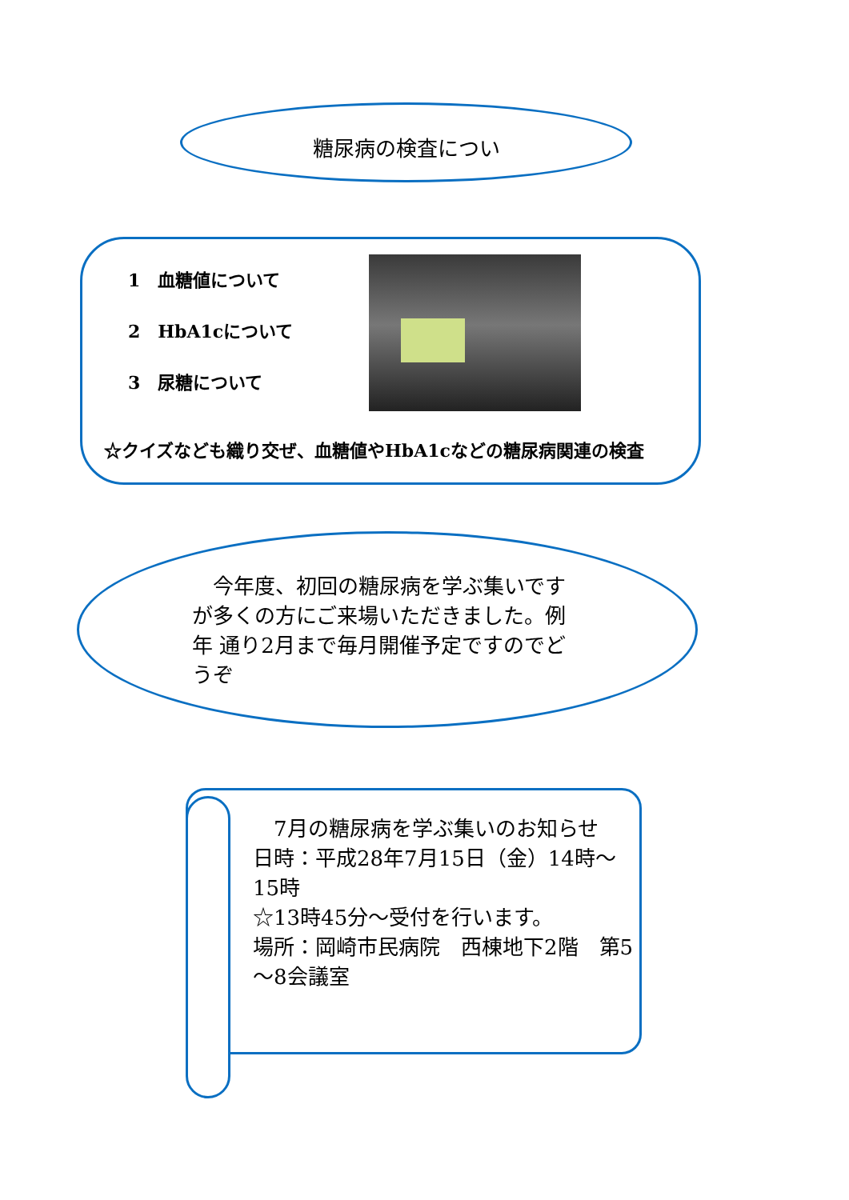糖尿病の検査につい
1　血糖値について
2　HbA1cについて
3　尿糖について
☆クイズなども織り交ぜ、血糖値やHbA1cなどの糖尿病関連の検査
　今年度、初回の糖尿病を学ぶ集いです が多くの方にご来場いただきました。例年 通り2月まで毎月開催予定ですのでどうぞ
　7月の糖尿病を学ぶ集いのお知らせ
日時：平成28年7月15日（金）14時～15時
☆13時45分～受付を行います。
場所：岡崎市民病院　西棟地下2階　第5～8会議室